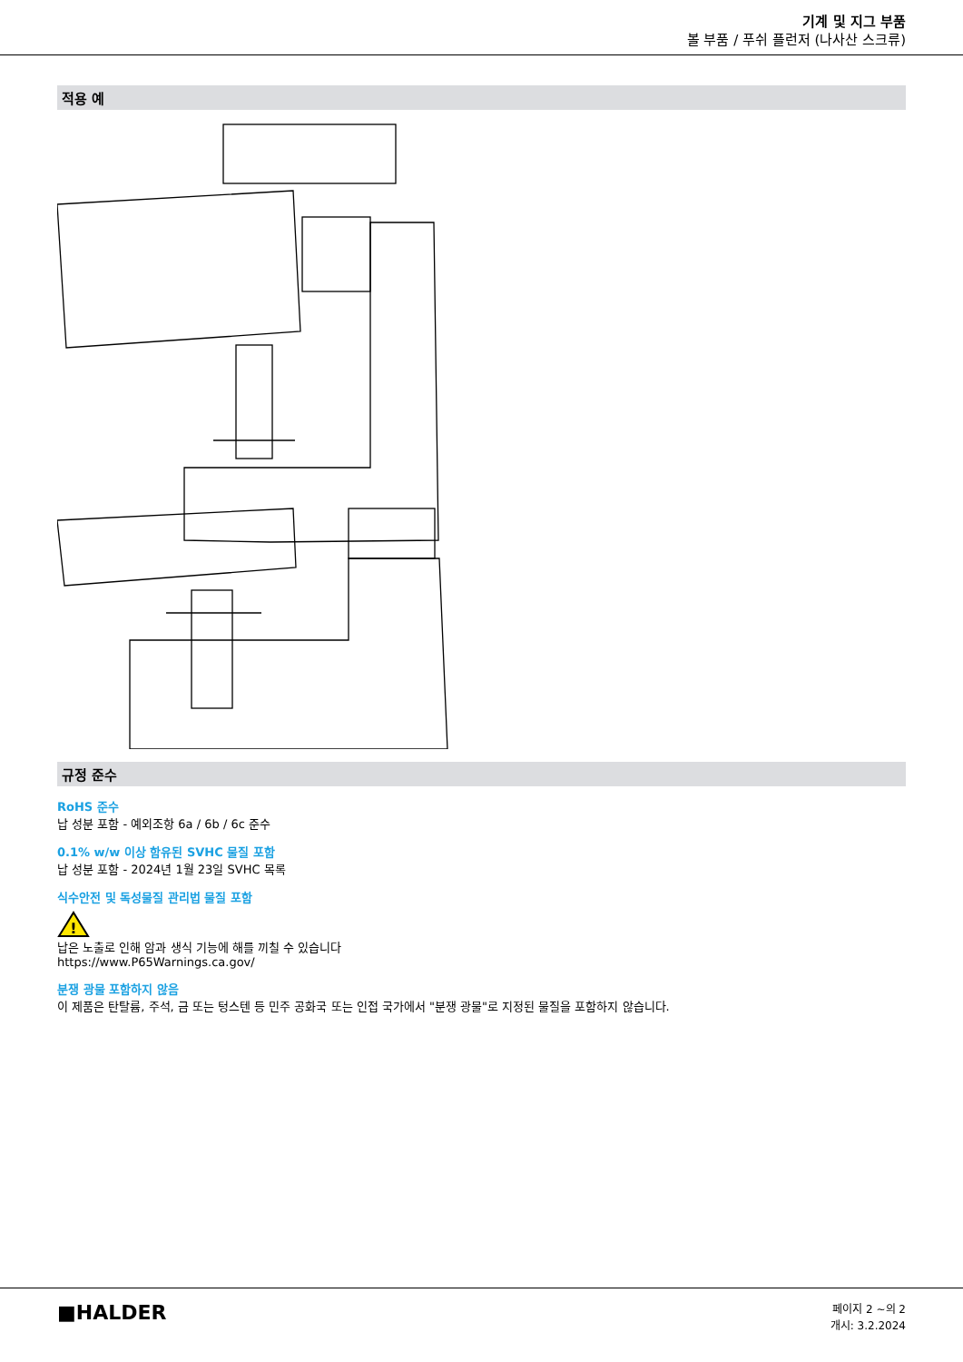기계 및 지그 부품
볼 부품 / 푸쉬 플런저 (나사산 스크류)
적용 예
규정 준수
RoHS 준수
납 성분 포함 - 예외조항 6a / 6b / 6c 준수
0.1% w/w 이상 함유된 SVHC 물질 포함
납 성분 포함 - 2024년 1월 23일 SVHC 목록
식수안전 및 독성물질 관리법 물질 포함
!
납은 노출로 인해 암과 생식 기능에 해를 끼칠 수 있습니다
https://www.P65Warnings.ca.gov/
분쟁 광물 포함하지 않음
이 제품은 탄탈륨, 주석, 금 또는 텅스텐 등 민주 공화국 또는 인접 국가에서 "분쟁 광물"로 지정된 물질을 포함하지 않습니다.
■HALDER
페이지 2 ~의 2
개시: 3.2.2024